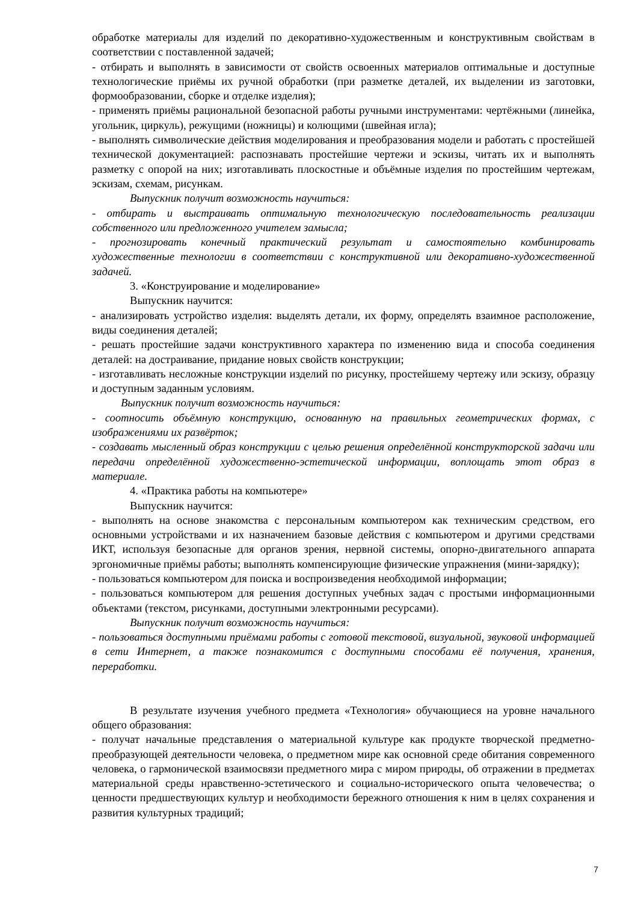обработке материалы для изделий по декоративно-художественным и конструктивным свойствам в соответствии с поставленной задачей;
- отбирать и выполнять в зависимости от свойств освоенных материалов оптимальные и доступные технологические приёмы их ручной обработки (при разметке деталей, их выделении из заготовки, формообразовании, сборке и отделке изделия);
- применять приёмы рациональной безопасной работы ручными инструментами: чертёжными (линейка, угольник, циркуль), режущими (ножницы) и колющими (швейная игла);
- выполнять символические действия моделирования и преобразования модели и работать с простейшей технической документацией: распознавать простейшие чертежи и эскизы, читать их и выполнять разметку с опорой на них; изготавливать плоскостные и объёмные изделия по простейшим чертежам, эскизам, схемам, рисункам.
Выпускник получит возможность научиться:
- отбирать и выстраивать оптимальную технологическую последовательность реализации собственного или предложенного учителем замысла;
- прогнозировать конечный практический результат и самостоятельно комбинировать художественные технологии в соответствии с конструктивной или декоративно-художественной задачей.
3. «Конструирование и моделирование»
Выпускник научится:
- анализировать устройство изделия: выделять детали, их форму, определять взаимное расположение, виды соединения деталей;
- решать простейшие задачи конструктивного характера по изменению вида и способа соединения деталей: на достраивание, придание новых свойств конструкции;
- изготавливать несложные конструкции изделий по рисунку, простейшему чертежу или эскизу, образцу и доступным заданным условиям.
Выпускник получит возможность научиться:
- соотносить объёмную конструкцию, основанную на правильных геометрических формах, с изображениями их развёрток;
- создавать мысленный образ конструкции с целью решения определённой конструкторской задачи или передачи определённой художественно-эстетической информации, воплощать этот образ в материале.
4. «Практика работы на компьютере»
Выпускник научится:
- выполнять на основе знакомства с персональным компьютером как техническим средством, его основными устройствами и их назначением базовые действия с компьютером и другими средствами ИКТ, используя безопасные для органов зрения, нервной системы, опорно-двигательного аппарата эргономичные приёмы работы; выполнять компенсирующие физические упражнения (мини-зарядку);
- пользоваться компьютером для поиска и воспроизведения необходимой информации;
- пользоваться компьютером для решения доступных учебных задач с простыми информационными объектами (текстом, рисунками, доступными электронными ресурсами).
Выпускник получит возможность научиться:
- пользоваться доступными приёмами работы с готовой текстовой, визуальной, звуковой информацией в сети Интернет, а также познакомится с доступными способами её получения, хранения, переработки.
В результате изучения учебного предмета «Технология» обучающиеся на уровне начального общего образования:
- получат начальные представления о материальной культуре как продукте творческой предметно-преобразующей деятельности человека, о предметном мире как основной среде обитания современного человека, о гармонической взаимосвязи предметного мира с миром природы, об отражении в предметах материальной среды нравственно-эстетического и социально-исторического опыта человечества; о ценности предшествующих культур и необходимости бережного отношения к ним в целях сохранения и развития культурных традиций;
7